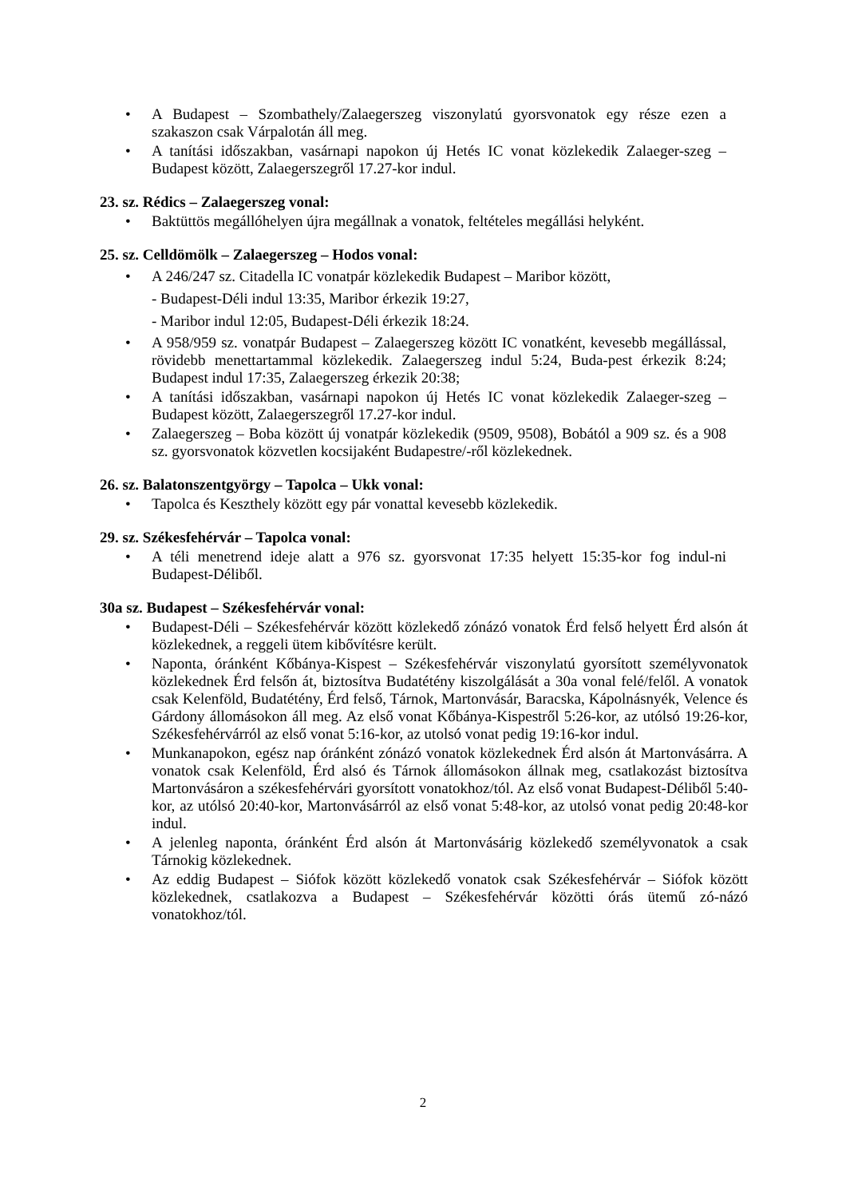• A Budapest – Szombathely/Zalaegerszeg viszonylatú gyorsvonatok egy része ezen a szakaszon csak Várpalotán áll meg.
• A tanítási időszakban, vasárnapi napokon új Hetés IC vonat közlekedik Zalaeger-szeg – Budapest között, Zalaegerszegről 17.27-kor indul.
23. sz. Rédics – Zalaegerszeg vonal:
• Baktüttös megállóhelyen újra megállnak a vonatok, feltételes megállási helyként.
25. sz. Celldömölk – Zalaegerszeg – Hodos vonal:
• A 246/247 sz. Citadella IC vonatpár közlekedik Budapest – Maribor között,
- Budapest-Déli indul 13:35, Maribor érkezik 19:27,
- Maribor indul 12:05, Budapest-Déli érkezik 18:24.
• A 958/959 sz. vonatpár Budapest – Zalaegerszeg között IC vonatként, kevesebb megállással, rövidebb menettartammal közlekedik. Zalaegerszeg indul 5:24, Buda-pest érkezik 8:24; Budapest indul 17:35, Zalaegerszeg érkezik 20:38;
• A tanítási időszakban, vasárnapi napokon új Hetés IC vonat közlekedik Zalaeger-szeg – Budapest között, Zalaegerszegről 17.27-kor indul.
• Zalaegerszeg – Boba között új vonatpár közlekedik (9509, 9508), Bobától a 909 sz. és a 908 sz. gyorsvonatok közvetlen kocsijaként Budapestre/-ről közlekednek.
26. sz. Balatonszentgyörgy – Tapolca – Ukk vonal:
• Tapolca és Keszthely között egy pár vonattal kevesebb közlekedik.
29. sz. Székesfehérvár – Tapolca vonal:
• A téli menetrend ideje alatt a 976 sz. gyorsvonat 17:35 helyett 15:35-kor fog indul-ni Budapest-Déliből.
30a sz. Budapest – Székesfehérvár vonal:
• Budapest-Déli – Székesfehérvár között közlekedő zónázó vonatok Érd felső helyett Érd alsón át közlekednek, a reggeli ütem kibővítésre került.
• Naponta, óránként Kőbánya-Kispest – Székesfehérvár viszonylatú gyorsított személyvonatok közlekednek Érd felsőn át, biztosítva Budatétény kiszolgálását a 30a vonal felé/felől. A vonatok csak Kelenföld, Budatétény, Érd felső, Tárnok, Martonvásár, Baracska, Kápolnásnyék, Velence és Gárdony állomásokon áll meg. Az első vonat Kőbánya-Kispestről 5:26-kor, az utólsó 19:26-kor, Székesfehérvárról az első vonat 5:16-kor, az utolsó vonat pedig 19:16-kor indul.
• Munkanapokon, egész nap óránként zónázó vonatok közlekednek Érd alsón át Martonvásárra. A vonatok csak Kelenföld, Érd alsó és Tárnok állomásokon állnak meg, csatlakozást biztosítva Martonvásáron a székesfehérvári gyorsított vonatokhoz/tól. Az első vonat Budapest-Déliből 5:40-kor, az utólsó 20:40-kor, Martonvásárról az első vonat 5:48-kor, az utolsó vonat pedig 20:48-kor indul.
• A jelenleg naponta, óránként Érd alsón át Martonvásárig közlekedő személyvonatok a csak Tárnokig közlekednek.
• Az eddig Budapest – Siófok között közlekedő vonatok csak Székesfehérvár – Siófok között közlekednek, csatlakozva a Budapest – Székesfehérvár közötti órás ütemű zó-názó vonatokhoz/tól.
2